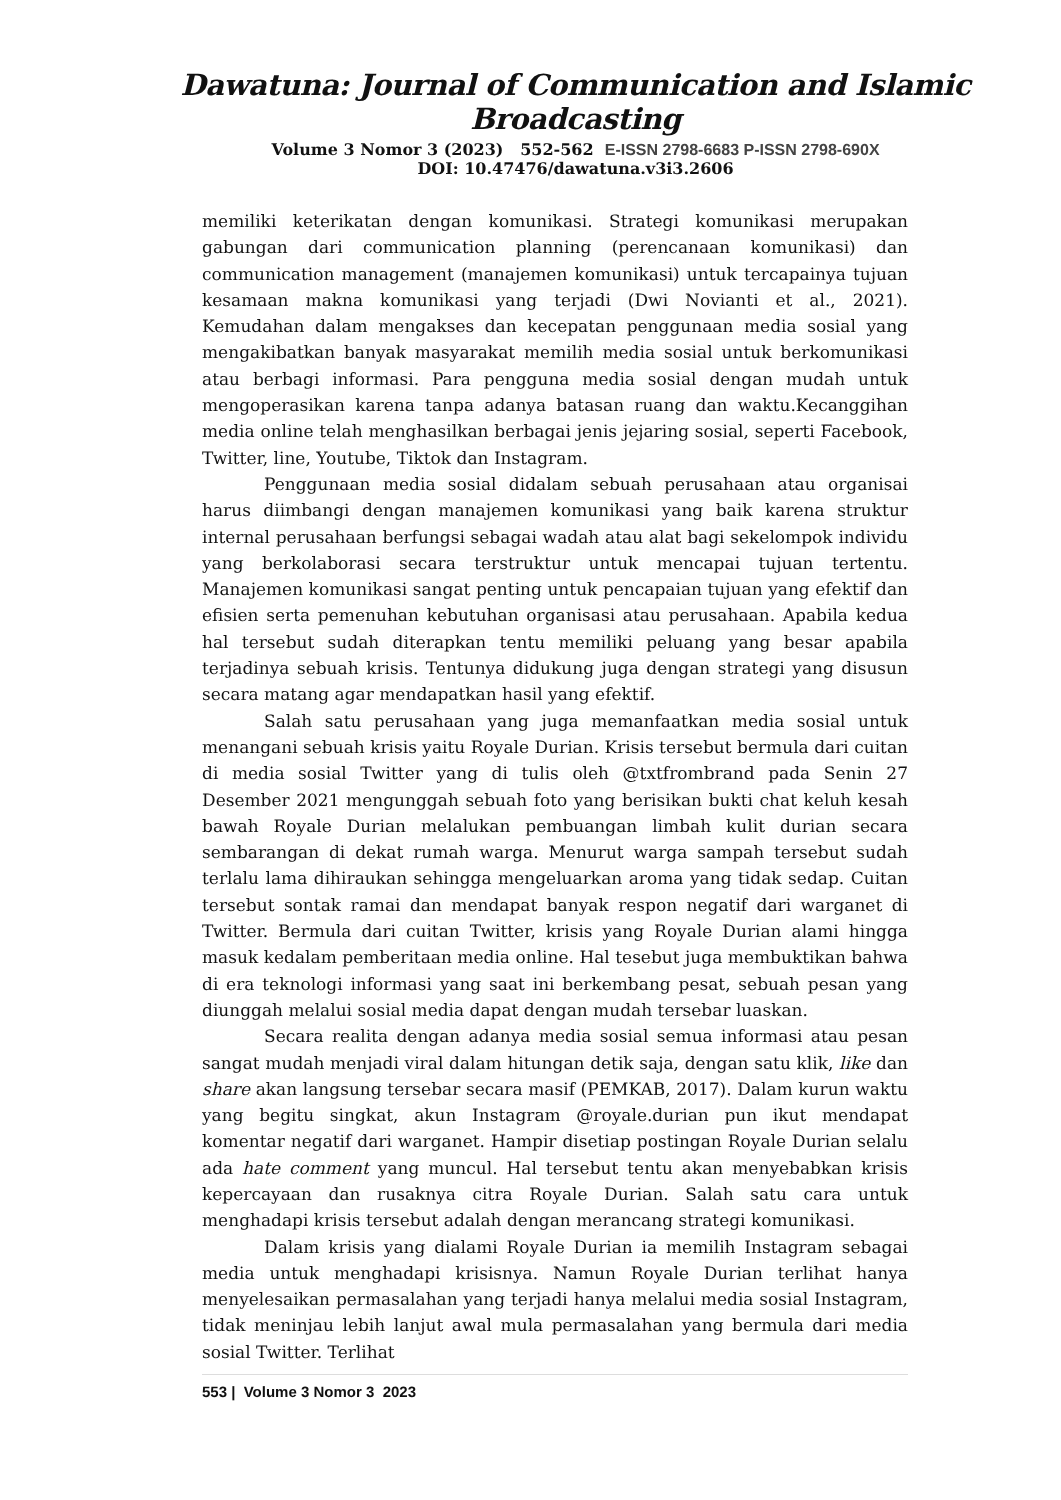Dawatuna: Journal of Communication and Islamic Broadcasting
Volume 3 Nomor 3 (2023) 552-562 E-ISSN 2798-6683 P-ISSN 2798-690X
DOI: 10.47476/dawatuna.v3i3.2606
memiliki keterikatan dengan komunikasi. Strategi komunikasi merupakan gabungan dari communication planning (perencanaan komunikasi) dan communication management (manajemen komunikasi) untuk tercapainya tujuan kesamaan makna komunikasi yang terjadi (Dwi Novianti et al., 2021). Kemudahan dalam mengakses dan kecepatan penggunaan media sosial yang mengakibatkan banyak masyarakat memilih media sosial untuk berkomunikasi atau berbagi informasi. Para pengguna media sosial dengan mudah untuk mengoperasikan karena tanpa adanya batasan ruang dan waktu.Kecanggihan media online telah menghasilkan berbagai jenis jejaring sosial, seperti Facebook, Twitter, line, Youtube, Tiktok dan Instagram.
Penggunaan media sosial didalam sebuah perusahaan atau organisai harus diimbangi dengan manajemen komunikasi yang baik karena struktur internal perusahaan berfungsi sebagai wadah atau alat bagi sekelompok individu yang berkolaborasi secara terstruktur untuk mencapai tujuan tertentu. Manajemen komunikasi sangat penting untuk pencapaian tujuan yang efektif dan efisien serta pemenuhan kebutuhan organisasi atau perusahaan. Apabila kedua hal tersebut sudah diterapkan tentu memiliki peluang yang besar apabila terjadinya sebuah krisis. Tentunya didukung juga dengan strategi yang disusun secara matang agar mendapatkan hasil yang efektif.
Salah satu perusahaan yang juga memanfaatkan media sosial untuk menangani sebuah krisis yaitu Royale Durian. Krisis tersebut bermula dari cuitan di media sosial Twitter yang di tulis oleh @txtfrombrand pada Senin 27 Desember 2021 mengunggah sebuah foto yang berisikan bukti chat keluh kesah bawah Royale Durian melalukan pembuangan limbah kulit durian secara sembarangan di dekat rumah warga. Menurut warga sampah tersebut sudah terlalu lama dihiraukan sehingga mengeluarkan aroma yang tidak sedap. Cuitan tersebut sontak ramai dan mendapat banyak respon negatif dari warganet di Twitter. Bermula dari cuitan Twitter, krisis yang Royale Durian alami hingga masuk kedalam pemberitaan media online. Hal tesebut juga membuktikan bahwa di era teknologi informasi yang saat ini berkembang pesat, sebuah pesan yang diunggah melalui sosial media dapat dengan mudah tersebar luaskan.
Secara realita dengan adanya media sosial semua informasi atau pesan sangat mudah menjadi viral dalam hitungan detik saja, dengan satu klik, like dan share akan langsung tersebar secara masif (PEMKAB, 2017). Dalam kurun waktu yang begitu singkat, akun Instagram @royale.durian pun ikut mendapat komentar negatif dari warganet. Hampir disetiap postingan Royale Durian selalu ada hate comment yang muncul. Hal tersebut tentu akan menyebabkan krisis kepercayaan dan rusaknya citra Royale Durian. Salah satu cara untuk menghadapi krisis tersebut adalah dengan merancang strategi komunikasi.
Dalam krisis yang dialami Royale Durian ia memilih Instagram sebagai media untuk menghadapi krisisnya. Namun Royale Durian terlihat hanya menyelesaikan permasalahan yang terjadi hanya melalui media sosial Instagram, tidak meninjau lebih lanjut awal mula permasalahan yang bermula dari media sosial Twitter. Terlihat
553 | Volume 3 Nomor 3 2023